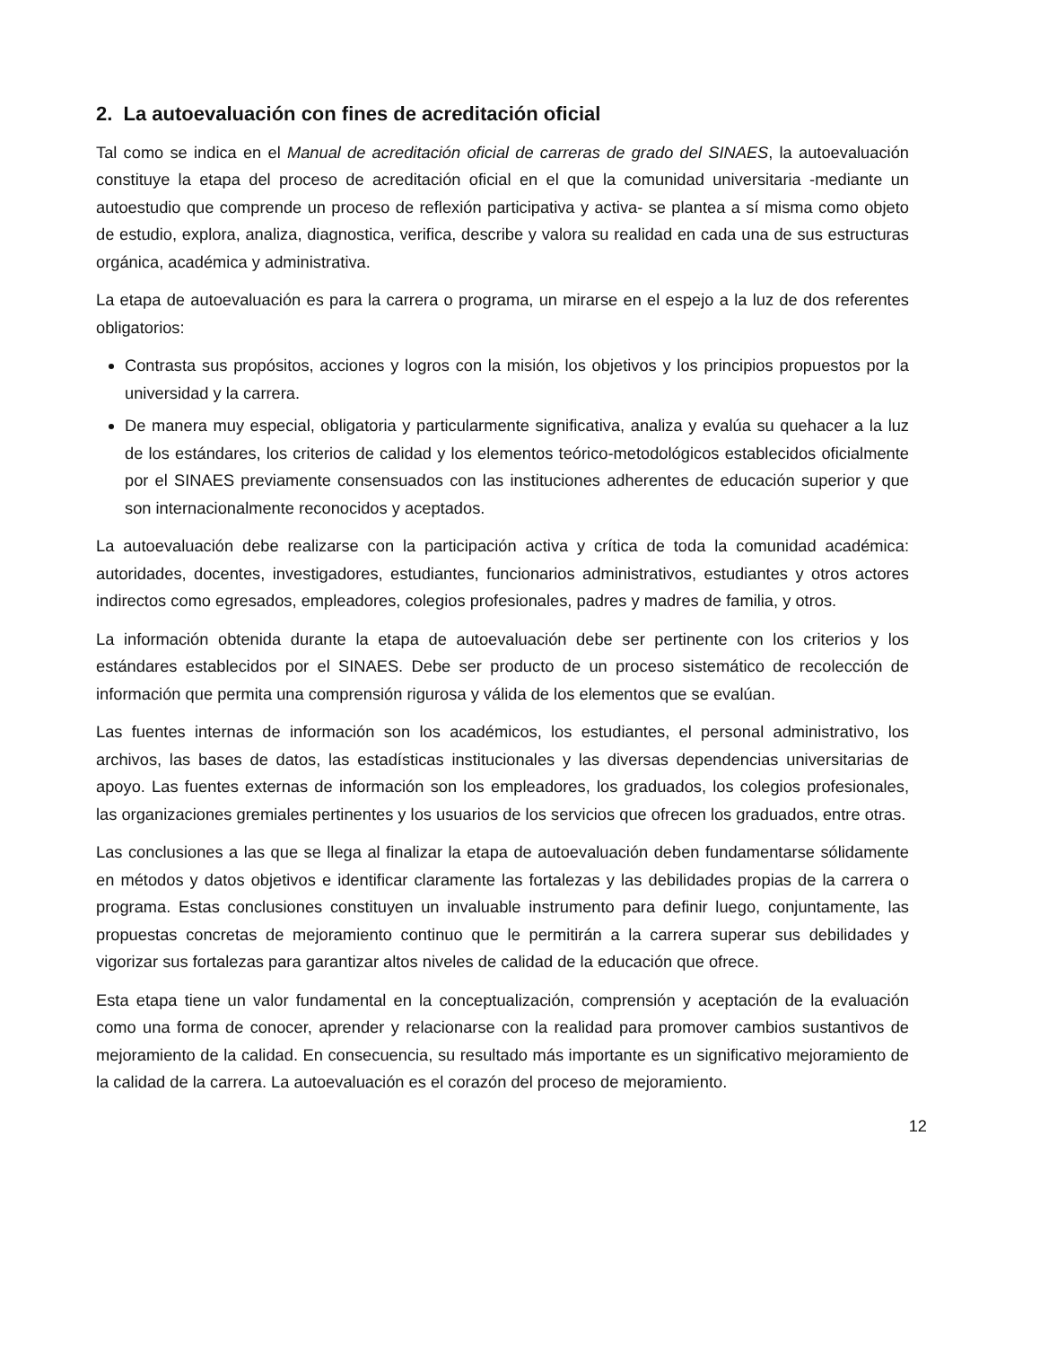2. La autoevaluación con fines de acreditación oficial
Tal como se indica en el Manual de acreditación oficial de carreras de grado del SINAES, la autoevaluación constituye la etapa del proceso de acreditación oficial en el que la comunidad universitaria -mediante un autoestudio que comprende un proceso de reflexión participativa y activa- se plantea a sí misma como objeto de estudio, explora, analiza, diagnostica, verifica, describe y valora su realidad en cada una de sus estructuras orgánica, académica y administrativa.
La etapa de autoevaluación es para la carrera o programa, un mirarse en el espejo a la luz de dos referentes obligatorios:
Contrasta sus propósitos, acciones y logros con la misión, los objetivos y los principios propuestos por la universidad y la carrera.
De manera muy especial, obligatoria y particularmente significativa, analiza y evalúa su quehacer a la luz de los estándares, los criterios de calidad y los elementos teórico-metodológicos establecidos oficialmente por el SINAES previamente consensuados con las instituciones adherentes de educación superior y que son internacionalmente reconocidos y aceptados.
La autoevaluación debe realizarse con la participación activa y crítica de toda la comunidad académica: autoridades, docentes, investigadores, estudiantes, funcionarios administrativos, estudiantes y otros actores indirectos como egresados, empleadores, colegios profesionales, padres y madres de familia, y otros.
La información obtenida durante la etapa de autoevaluación debe ser pertinente con los criterios y los estándares establecidos por el SINAES. Debe ser producto de un proceso sistemático de recolección de información que permita una comprensión rigurosa y válida de los elementos que se evalúan.
Las fuentes internas de información son los académicos, los estudiantes, el personal administrativo, los archivos, las bases de datos, las estadísticas institucionales y las diversas dependencias universitarias de apoyo. Las fuentes externas de información son los empleadores, los graduados, los colegios profesionales, las organizaciones gremiales pertinentes y los usuarios de los servicios que ofrecen los graduados, entre otras.
Las conclusiones a las que se llega al finalizar la etapa de autoevaluación deben fundamentarse sólidamente en métodos y datos objetivos e identificar claramente las fortalezas y las debilidades propias de la carrera o programa. Estas conclusiones constituyen un invaluable instrumento para definir luego, conjuntamente, las propuestas concretas de mejoramiento continuo que le permitirán a la carrera superar sus debilidades y vigorizar sus fortalezas para garantizar altos niveles de calidad de la educación que ofrece.
Esta etapa tiene un valor fundamental en la conceptualización, comprensión y aceptación de la evaluación como una forma de conocer, aprender y relacionarse con la realidad para promover cambios sustantivos de mejoramiento de la calidad. En consecuencia, su resultado más importante es un significativo mejoramiento de la calidad de la carrera. La autoevaluación es el corazón del proceso de mejoramiento.
12